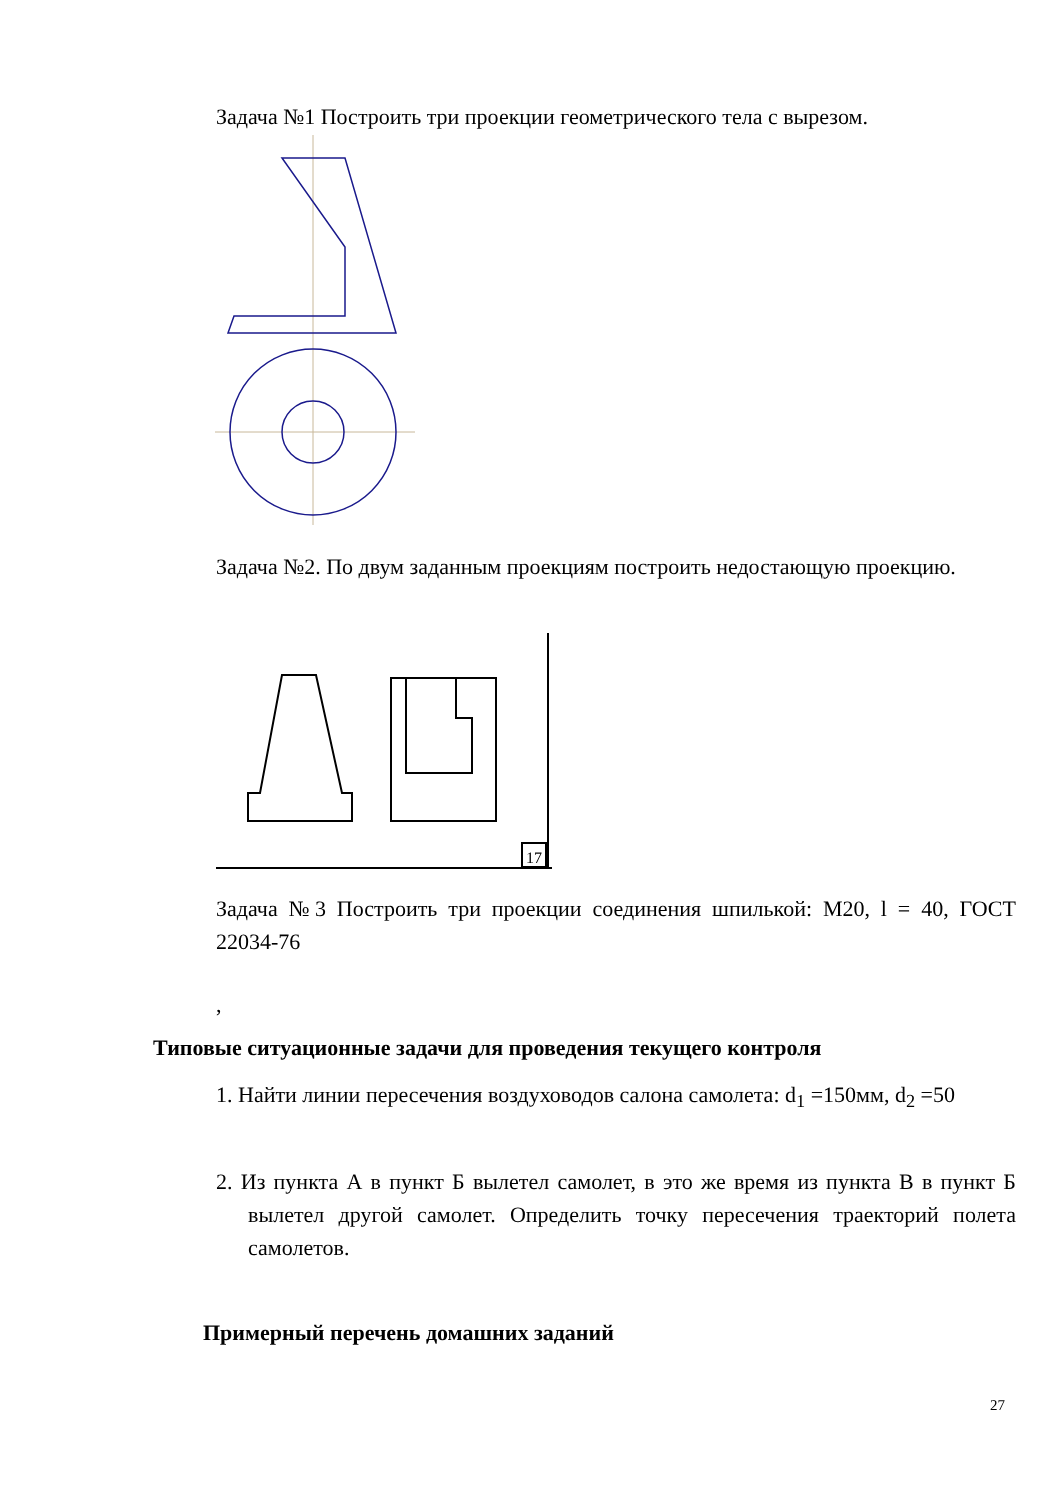Задача №1 Построить три проекции геометрического тела с вырезом.
Задача №2. По двум заданным проекциям построить недостающую проекцию.
17
Задача №3 Построить три проекции соединения шпилькой: М20, l = 40, ГОСТ 22034-76
,
Типовые ситуационные задачи для проведения текущего контроля
1. Найти линии пересечения воздуховодов салона самолета: d<sub>1</sub> =150мм, d<sub>2</sub> =50
2. Из пункта А в пункт Б вылетел самолет, в это же время из пункта В в пункт Б вылетел другой самолет. Определить точку пересечения траекторий полета самолетов.
Примерный перечень домашних заданий
27